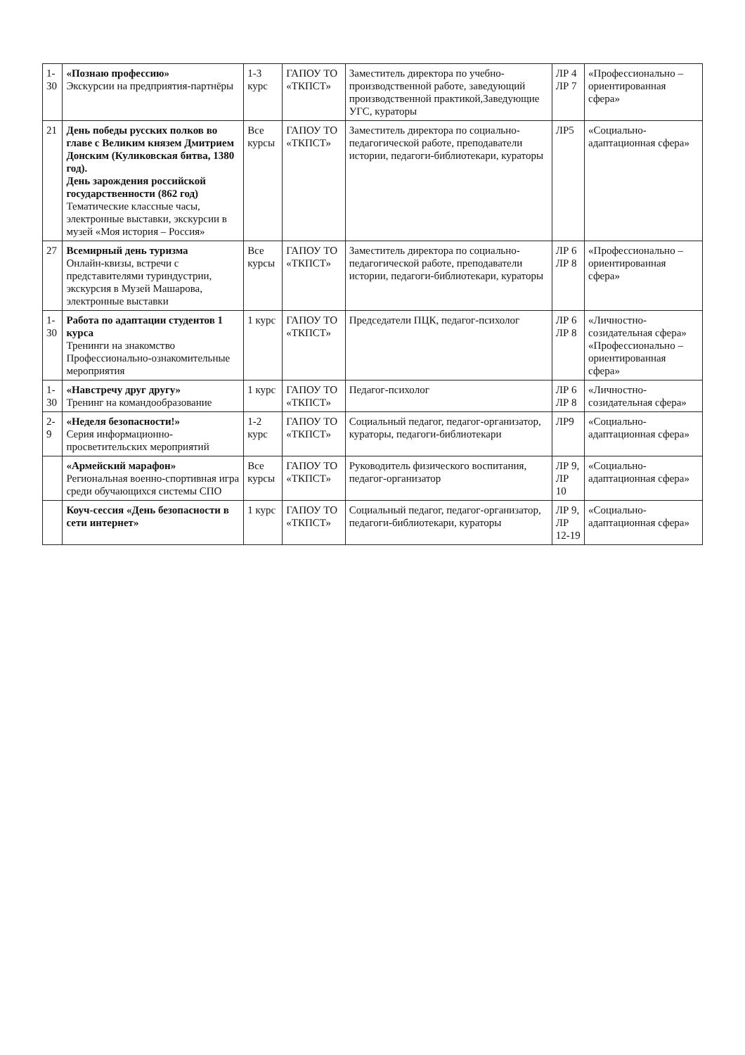| 1-30 | «Познаю профессию» Экскурсии на предприятия-партнёры | 1-3 курс | ГАПОУ ТО «ТКПСТ» | Заместитель директора по учебно-производственной работе, заведующий производственной практикой,Заведующие УГС, кураторы | ЛР 4 ЛР 7 | «Профессионально – ориентированная сфера» |
| 21 | День победы русских полков во главе с Великим князем Дмитрием Донским (Куликовская битва, 1380 год). День зарождения российской государственности (862 год) Тематические классные часы, электронные выставки, экскурсии в музей «Моя история – Россия» | Все курсы | ГАПОУ ТО «ТКПСТ» | Заместитель директора по социально-педагогической работе, преподаватели истории, педагоги-библиотекари, кураторы | ЛР5 | «Социально-адаптационная сфера» |
| 27 | Всемирный день туризма Онлайн-квизы, встречи с представителями туриндустрии, экскурсия в Музей Машарова, электронные выставки | Все курсы | ГАПОУ ТО «ТКПСТ» | Заместитель директора по социально-педагогической работе, преподаватели истории, педагоги-библиотекари, кураторы | ЛР 6 ЛР 8 | «Профессионально – ориентированная сфера» |
| 1-30 | Работа по адаптации студентов 1 курса Тренинги на знакомство Профессионально-ознакомительные мероприятия | 1 курс | ГАПОУ ТО «ТКПСТ» | Председатели ПЦК, педагог-психолог | ЛР 6 ЛР 8 | «Личностно-созидательная сфера» «Профессионально – ориентированная сфера» |
| 1-30 | «Навстречу друг другу» Тренинг на командообразование | 1 курс | ГАПОУ ТО «ТКПСТ» | Педагог-психолог | ЛР 6 ЛР 8 | «Личностно-созидательная сфера» |
| 2-9 | «Неделя безопасности!» Серия информационно-просветительских мероприятий | 1-2 курс | ГАПОУ ТО «ТКПСТ» | Социальный педагог, педагог-организатор, кураторы, педагоги-библиотекари | ЛР9 | «Социально-адаптационная сфера» |
| | «Армейский марафон» Региональная военно-спортивная игра среди обучающихся системы СПО | Все курсы | ГАПОУ ТО «ТКПСТ» | Руководитель физического воспитания, педагог-организатор | ЛР 9, ЛР 10 | «Социально-адаптационная сфера» |
| | Коуч-сессия «День безопасности в сети интернет» | 1 курс | ГАПОУ ТО «ТКПСТ» | Социальный педагог, педагог-организатор, педагоги-библиотекари, кураторы | ЛР 9, ЛР 12-19 | «Социально-адаптационная сфера» |